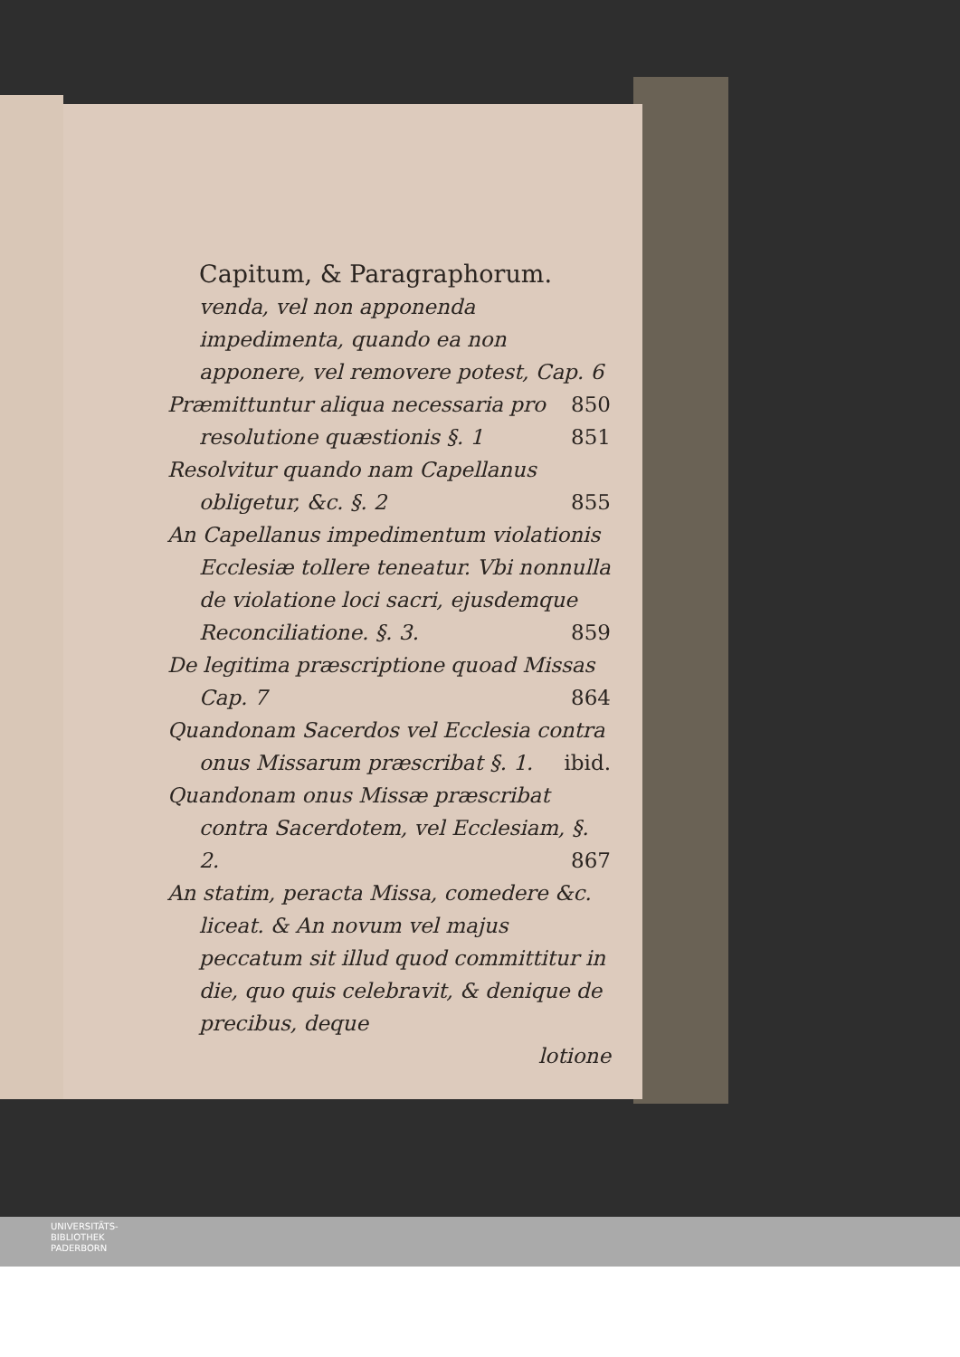Capitum, & Paragraphorum.
venda, vel non apponenda impedimenta, quando ea non apponere, vel removere potest, Cap. 6 850
Præmittuntur aliqua necessaria pro resolutione quæstionis §. 1 851
Resolvitur quando nam Capellanus obligetur, &c. §. 2 855
An Capellanus impedimentum violationis Ecclesiæ tollere teneatur. Vbi nonnulla de violatione loci sacri, ejusdemque Reconciliatione. §. 3. 859
De legitima præscriptione quoad Missas Cap. 7 864
Quandonam Sacerdos vel Ecclesia contra onus Missarum præscribat §. 1. ibid.
Quandonam onus Missæ præscribat contra Sacerdotem, vel Ecclesiam, §. 2. 867
An statim, peracta Missa, comedere &c. liceat. & An novum vel majus peccatum sit illud quod committitur in die, quo quis celebravit, & denique de precibus, deque
lotione
UNIVERSITÄTS-
BIBLIOTHEK
PADERBORN